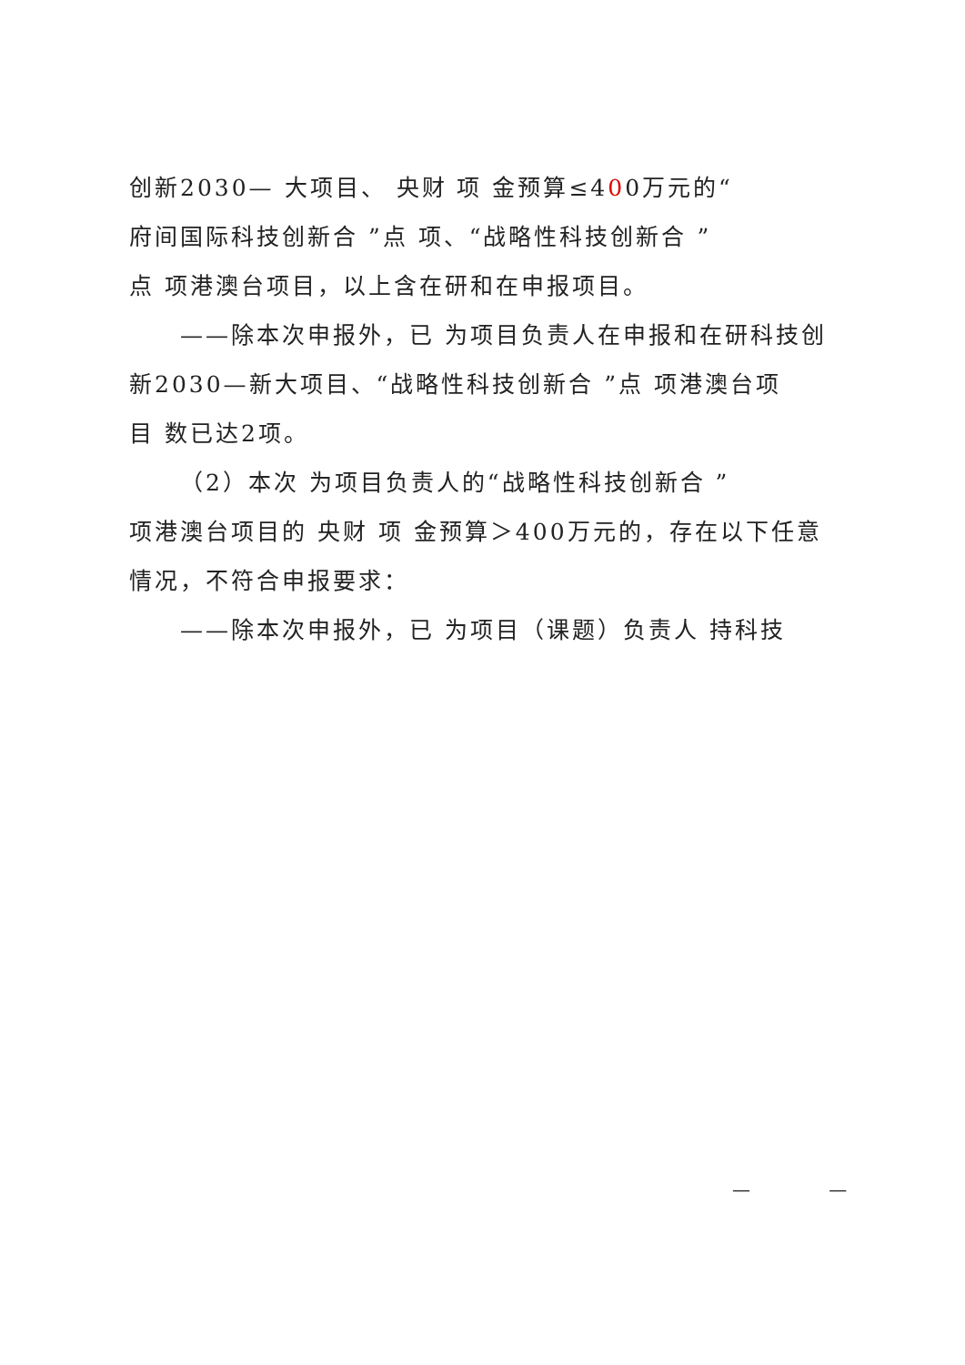创新2030— 大项目、 央财 项 金预算≤400万元的“
府间国际科技创新合 ”点 项、“战略性科技创新合 ”
点 项港澳台项目，以上含在研和在申报项目。
——除本次申报外，已 为项目负责人在申报和在研科技创
新2030—新大项目、“战略性科技创新合 ”点 项港澳台项
目 数已达2项。
（2）本次 为项目负责人的“战略性科技创新合 ”
项港澳台项目的 央财 项 金预算＞400万元的，存在以下任意情况，不符合申报要求：
——除本次申报外，已 为项目（课题）负责人 持科技
— —